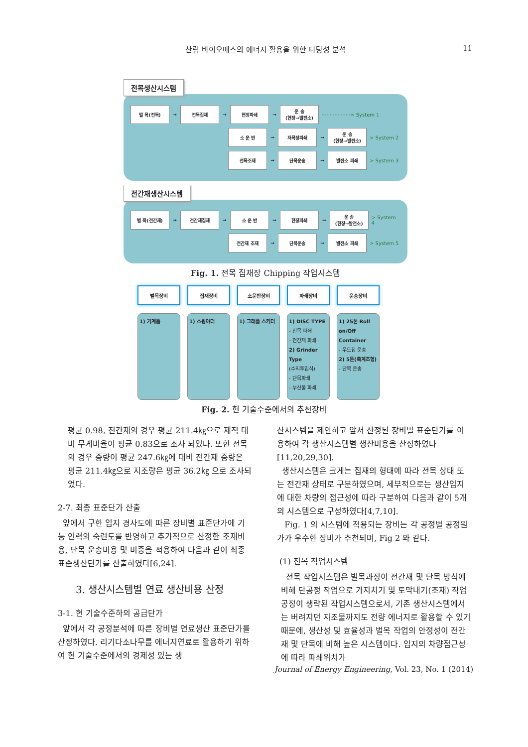산림 바이오매스의 에너지 활용을 위한 타당성 분석 11
전목생산시스템
벌 목(전목)
→
전목집재
→
현장파쇄
→
운 송
(현장→발전소)
··················> System 1
소 운 반
→
저목장파쇄
→
운 송
(현장→발전소)
> System 2
전목조재
→
단목운송
→
발전소 파쇄
> System 3
전간재생산시스템
벌 목(전간재)
→
전간재집재
→
소 운 반
→
현장파쇄
→
운 송
(현장→발전소)
> System 4
전간재 조재
→
단목운송
→
발전소 파쇄
> System 5
Fig. 1. 전목 집재장 Chipping 작업시스템
벌목장비
1) 기계톱
집재장비
1) 스윙야더
소운반장비
1) 그래플 스키더
파쇄장비
1) DISC TYPE
- 전목 파쇄
- 전간재 파쇄
2) Grinder Type
(수직투입식)
- 단목파쇄
- 부산물 파쇄
운송장비
1) 25톤 Roll on/Off Container
- 우드칩 운송
2) 5톤(축계조형)
- 단목 운송
Fig. 2. 현 기술수준에서의 추천장비
평균 0.98, 전간재의 경우 평균 211.4㎏으로 재적 대비 무게비율이 평균 0.83으로 조사 되었다. 또한 전목의 경우 중량이 평균 247.6㎏에 대비 전간재 중량은 평균 211.4㎏으로 지조량은 평균 36.2㎏ 으로 조사되었다.
2-7. 최종 표준단가 산출
앞에서 구한 임지 경사도에 따른 장비별 표준단가에 기능 인력의 숙련도를 반영하고 추가적으로 산정한 조재비용, 단목 운송비용 및 비중을 적용하여 다음과 같이 최종 표준생산단가를 산출하였다[6,24].
3. 생산시스템별 연료 생산비용 산정
3-1. 현 기술수준하의 공급단가
앞에서 각 공정분석에 따른 장비별 연료생산 표준단가를 산정하였다. 리기다소나무를 에너지연료로 활용하기 위하여 현 기술수준에서의 경제성 있는 생
산시스템을 제안하고 앞서 산정된 장비별 표준단가를 이용하여 각 생산시스템별 생산비용을 산정하였다[11,20,29,30].
생산시스템은 크게는 집재의 형태에 따라 전목 상태 또는 전간재 상태로 구분하였으며, 세부적으로는 생산임지에 대한 차량의 접근성에 따라 구분하여 다음과 같이 5개의 시스템으로 구성하였다[4,7,10].
Fig. 1 의 시스템에 적용되는 장비는 각 공정별 공정원가가 우수한 장비가 추천되며, Fig 2 와 같다.
(1) 전목 작업시스템
전목 작업시스템은 벌목과정이 전간재 및 단목 방식에 비해 단공정 작업으로 가지치기 및 토막내기(조재) 작업공정이 생략된 작업시스템으로서, 기존 생산시스템에서는 버려지던 지조물까지도 전량 에너지로 활용할 수 있기 때문에, 생산성 및 효율성과 벌목 작업의 안정성이 전간재 및 단목에 비해 높은 시스템이다. 임지의 차량접근성에 따라 파쇄위치가
Journal of Energy Engineering, Vol. 23, No. 1 (2014)